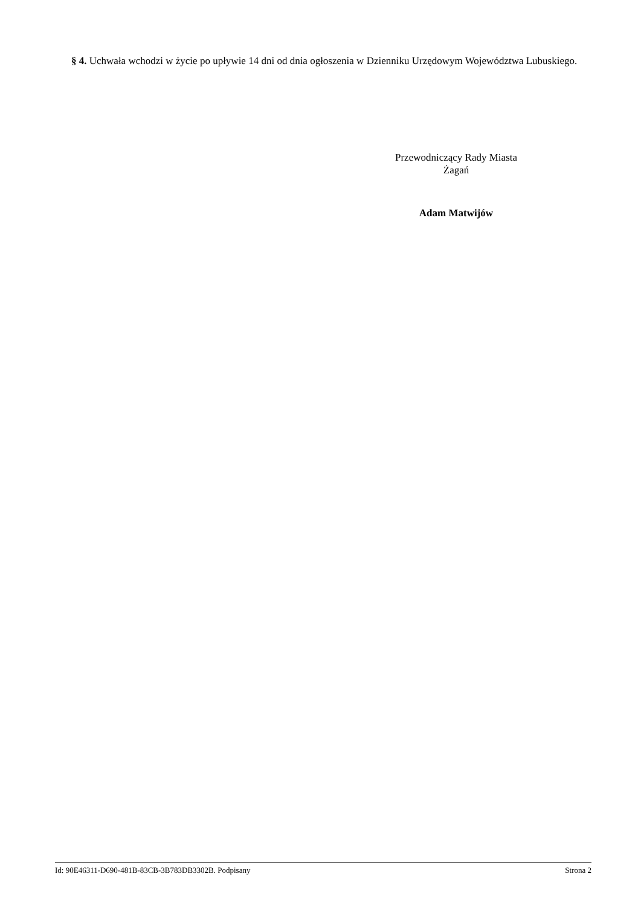§ 4. Uchwała wchodzi w życie po upływie 14 dni od dnia ogłoszenia w Dzienniku Urzędowym Województwa Lubuskiego.
Przewodniczący Rady Miasta
Żagań
Adam Matwijów
Id: 90E46311-D690-481B-83CB-3B783DB3302B. Podpisany Strona 2